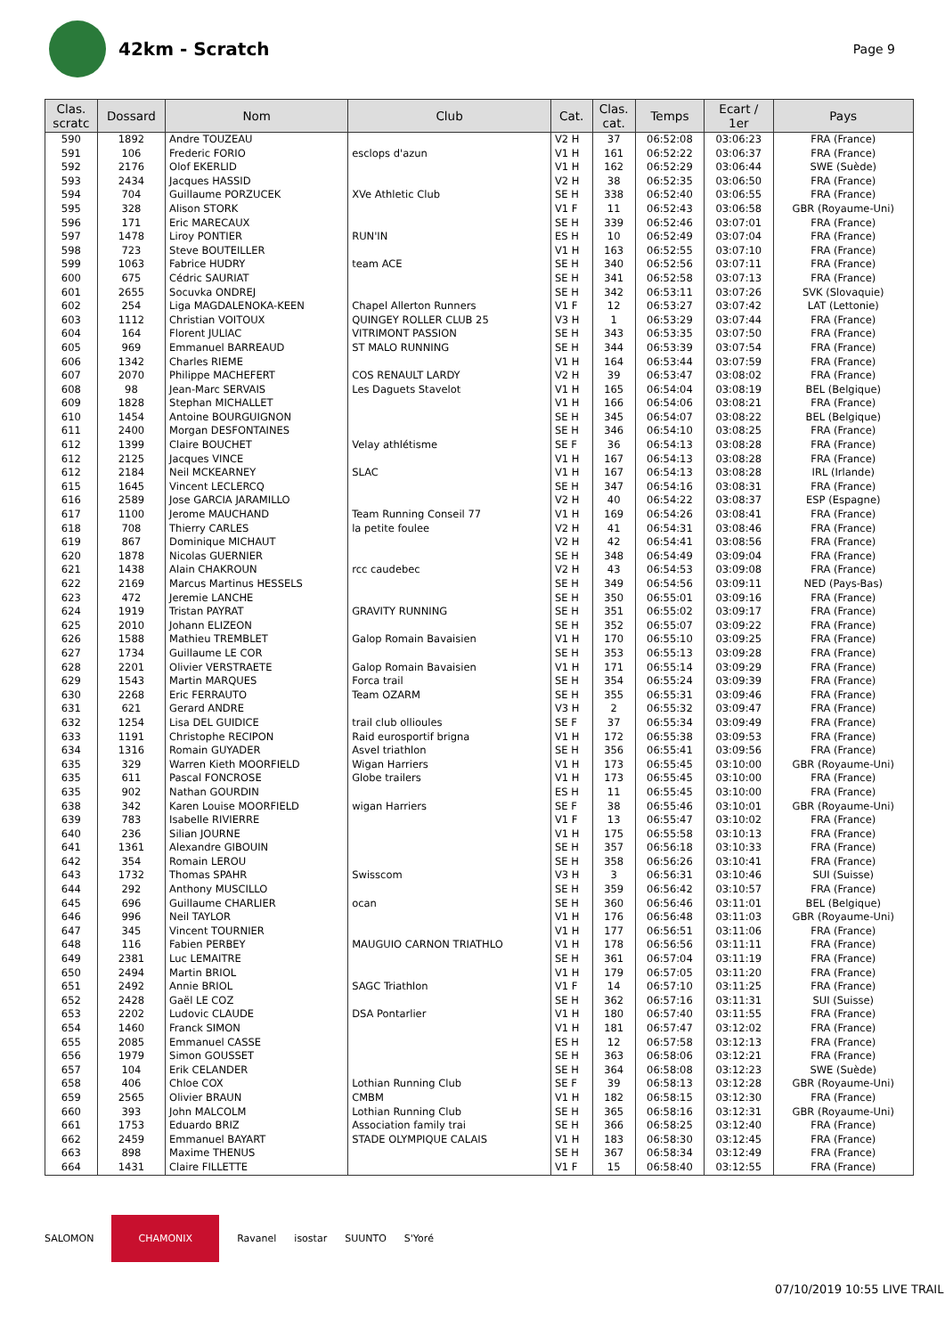42km - Scratch
Page 9
| Clas. scratc | Dossard | Nom | Club | Cat. | Clas. cat. | Temps | Ecart / 1er | Pays |
| --- | --- | --- | --- | --- | --- | --- | --- | --- |
| 590 | 1892 | Andre TOUZEAU | | V2 H | 37 | 06:52:08 | 03:06:23 | FRA (France) |
| 591 | 106 | Frederic FORIO | esclops d'azun | V1 H | 161 | 06:52:22 | 03:06:37 | FRA (France) |
| 592 | 2176 | Olof EKERLID | | V1 H | 162 | 06:52:29 | 03:06:44 | SWE (Suède) |
| 593 | 2434 | Jacques HASSID | | V2 H | 38 | 06:52:35 | 03:06:50 | FRA (France) |
| 594 | 704 | Guillaume PORZUCEK | XVe Athletic Club | SE H | 338 | 06:52:40 | 03:06:55 | FRA (France) |
| 595 | 328 | Alison STORK | | V1 F | 11 | 06:52:43 | 03:06:58 | GBR (Royaume-Uni) |
| 596 | 171 | Eric MARECAUX | | SE H | 339 | 06:52:46 | 03:07:01 | FRA (France) |
| 597 | 1478 | Liroy PONTIER | RUN'IN | ES H | 10 | 06:52:49 | 03:07:04 | FRA (France) |
| 598 | 723 | Steve BOUTEILLER | | V1 H | 163 | 06:52:55 | 03:07:10 | FRA (France) |
| 599 | 1063 | Fabrice HUDRY | team ACE | SE H | 340 | 06:52:56 | 03:07:11 | FRA (France) |
| 600 | 675 | Cédric SAURIAT | | SE H | 341 | 06:52:58 | 03:07:13 | FRA (France) |
| 601 | 2655 | Socuvka ONDREJ | | SE H | 342 | 06:53:11 | 03:07:26 | SVK (Slovaquie) |
| 602 | 254 | Liga MAGDALENOKA-KEEN | Chapel Allerton Runners | V1 F | 12 | 06:53:27 | 03:07:42 | LAT (Lettonie) |
| 603 | 1112 | Christian VOITOUX | QUINGEY ROLLER CLUB 25 | V3 H | 1 | 06:53:29 | 03:07:44 | FRA (France) |
| 604 | 164 | Florent JULIAC | VITRIMONT PASSION | SE H | 343 | 06:53:35 | 03:07:50 | FRA (France) |
| 605 | 969 | Emmanuel BARREAUD | ST MALO RUNNING | SE H | 344 | 06:53:39 | 03:07:54 | FRA (France) |
| 606 | 1342 | Charles RIEME | | V1 H | 164 | 06:53:44 | 03:07:59 | FRA (France) |
| 607 | 2070 | Philippe MACHEFERT | COS RENAULT LARDY | V2 H | 39 | 06:53:47 | 03:08:02 | FRA (France) |
| 608 | 98 | Jean-Marc SERVAIS | Les Daguets Stavelot | V1 H | 165 | 06:54:04 | 03:08:19 | BEL (Belgique) |
| 609 | 1828 | Stephan MICHALLET | | V1 H | 166 | 06:54:06 | 03:08:21 | FRA (France) |
| 610 | 1454 | Antoine BOURGUIGNON | | SE H | 345 | 06:54:07 | 03:08:22 | BEL (Belgique) |
| 611 | 2400 | Morgan DESFONTAINES | | SE H | 346 | 06:54:10 | 03:08:25 | FRA (France) |
| 612 | 1399 | Claire BOUCHET | Velay athlétisme | SE F | 36 | 06:54:13 | 03:08:28 | FRA (France) |
| 612 | 2125 | Jacques VINCE | | V1 H | 167 | 06:54:13 | 03:08:28 | FRA (France) |
| 612 | 2184 | Neil MCKEARNEY | SLAC | V1 H | 167 | 06:54:13 | 03:08:28 | IRL (Irlande) |
| 615 | 1645 | Vincent LECLERCQ | | SE H | 347 | 06:54:16 | 03:08:31 | FRA (France) |
| 616 | 2589 | Jose GARCIA JARAMILLO | | V2 H | 40 | 06:54:22 | 03:08:37 | ESP (Espagne) |
| 617 | 1100 | Jerome MAUCHAND | Team Running Conseil 77 | V1 H | 169 | 06:54:26 | 03:08:41 | FRA (France) |
| 618 | 708 | Thierry CARLES | la petite foulee | V2 H | 41 | 06:54:31 | 03:08:46 | FRA (France) |
| 619 | 867 | Dominique MICHAUT | | V2 H | 42 | 06:54:41 | 03:08:56 | FRA (France) |
| 620 | 1878 | Nicolas GUERNIER | | SE H | 348 | 06:54:49 | 03:09:04 | FRA (France) |
| 621 | 1438 | Alain CHAKROUN | rcc caudebec | V2 H | 43 | 06:54:53 | 03:09:08 | FRA (France) |
| 622 | 2169 | Marcus Martinus HESSELS | | SE H | 349 | 06:54:56 | 03:09:11 | NED (Pays-Bas) |
| 623 | 472 | Jeremie LANCHE | | SE H | 350 | 06:55:01 | 03:09:16 | FRA (France) |
| 624 | 1919 | Tristan PAYRAT | GRAVITY RUNNING | SE H | 351 | 06:55:02 | 03:09:17 | FRA (France) |
| 625 | 2010 | Johann ELIZEON | | SE H | 352 | 06:55:07 | 03:09:22 | FRA (France) |
| 626 | 1588 | Mathieu TREMBLET | Galop Romain Bavaisien | V1 H | 170 | 06:55:10 | 03:09:25 | FRA (France) |
| 627 | 1734 | Guillaume LE COR | | SE H | 353 | 06:55:13 | 03:09:28 | FRA (France) |
| 628 | 2201 | Olivier VERSTRAETE | Galop Romain Bavaisien | V1 H | 171 | 06:55:14 | 03:09:29 | FRA (France) |
| 629 | 1543 | Martin MARQUES | Forca trail | SE H | 354 | 06:55:24 | 03:09:39 | FRA (France) |
| 630 | 2268 | Eric FERRAUTO | Team OZARM | SE H | 355 | 06:55:31 | 03:09:46 | FRA (France) |
| 631 | 621 | Gerard ANDRE | | V3 H | 2 | 06:55:32 | 03:09:47 | FRA (France) |
| 632 | 1254 | Lisa DEL GUIDICE | trail club ollioules | SE F | 37 | 06:55:34 | 03:09:49 | FRA (France) |
| 633 | 1191 | Christophe RECIPON | Raid eurosportif brigna | V1 H | 172 | 06:55:38 | 03:09:53 | FRA (France) |
| 634 | 1316 | Romain GUYADER | Asvel triathlon | SE H | 356 | 06:55:41 | 03:09:56 | FRA (France) |
| 635 | 329 | Warren Kieth MOORFIELD | Wigan Harriers | V1 H | 173 | 06:55:45 | 03:10:00 | GBR (Royaume-Uni) |
| 635 | 611 | Pascal FONCROSE | Globe trailers | V1 H | 173 | 06:55:45 | 03:10:00 | FRA (France) |
| 635 | 902 | Nathan GOURDIN | | ES H | 11 | 06:55:45 | 03:10:00 | FRA (France) |
| 638 | 342 | Karen Louise MOORFIELD | wigan Harriers | SE F | 38 | 06:55:46 | 03:10:01 | GBR (Royaume-Uni) |
| 639 | 783 | Isabelle RIVIERRE | | V1 F | 13 | 06:55:47 | 03:10:02 | FRA (France) |
| 640 | 236 | Silian JOURNE | | V1 H | 175 | 06:55:58 | 03:10:13 | FRA (France) |
| 641 | 1361 | Alexandre GIBOUIN | | SE H | 357 | 06:56:18 | 03:10:33 | FRA (France) |
| 642 | 354 | Romain LEROU | | SE H | 358 | 06:56:26 | 03:10:41 | FRA (France) |
| 643 | 1732 | Thomas SPAHR | Swisscom | V3 H | 3 | 06:56:31 | 03:10:46 | SUI (Suisse) |
| 644 | 292 | Anthony MUSCILLO | | SE H | 359 | 06:56:42 | 03:10:57 | FRA (France) |
| 645 | 696 | Guillaume CHARLIER | ocan | SE H | 360 | 06:56:46 | 03:11:01 | BEL (Belgique) |
| 646 | 996 | Neil TAYLOR | | V1 H | 176 | 06:56:48 | 03:11:03 | GBR (Royaume-Uni) |
| 647 | 345 | Vincent TOURNIER | | V1 H | 177 | 06:56:51 | 03:11:06 | FRA (France) |
| 648 | 116 | Fabien PERBEY | MAUGUIO CARNON TRIATHLO | V1 H | 178 | 06:56:56 | 03:11:11 | FRA (France) |
| 649 | 2381 | Luc LEMAITRE | | SE H | 361 | 06:57:04 | 03:11:19 | FRA (France) |
| 650 | 2494 | Martin BRIOL | | V1 H | 179 | 06:57:05 | 03:11:20 | FRA (France) |
| 651 | 2492 | Annie BRIOL | SAGC Triathlon | V1 F | 14 | 06:57:10 | 03:11:25 | FRA (France) |
| 652 | 2428 | Gaël LE COZ | | SE H | 362 | 06:57:16 | 03:11:31 | SUI (Suisse) |
| 653 | 2202 | Ludovic CLAUDE | DSA Pontarlier | V1 H | 180 | 06:57:40 | 03:11:55 | FRA (France) |
| 654 | 1460 | Franck SIMON | | V1 H | 181 | 06:57:47 | 03:12:02 | FRA (France) |
| 655 | 2085 | Emmanuel CASSE | | ES H | 12 | 06:57:58 | 03:12:13 | FRA (France) |
| 656 | 1979 | Simon GOUSSET | | SE H | 363 | 06:58:06 | 03:12:21 | FRA (France) |
| 657 | 104 | Erik CELANDER | | SE H | 364 | 06:58:08 | 03:12:23 | SWE (Suède) |
| 658 | 406 | Chloe COX | Lothian Running Club | SE F | 39 | 06:58:13 | 03:12:28 | GBR (Royaume-Uni) |
| 659 | 2565 | Olivier BRAUN | CMBM | V1 H | 182 | 06:58:15 | 03:12:30 | FRA (France) |
| 660 | 393 | John MALCOLM | Lothian Running Club | SE H | 365 | 06:58:16 | 03:12:31 | GBR (Royaume-Uni) |
| 661 | 1753 | Eduardo BRIZ | Association family trai | SE H | 366 | 06:58:25 | 03:12:40 | FRA (France) |
| 662 | 2459 | Emmanuel BAYART | STADE OLYMPIQUE CALAIS | V1 H | 183 | 06:58:30 | 03:12:45 | FRA (France) |
| 663 | 898 | Maxime THENUS | | SE H | 367 | 06:58:34 | 03:12:49 | FRA (France) |
| 664 | 1431 | Claire FILLETTE | | V1 F | 15 | 06:58:40 | 03:12:55 | FRA (France) |
SALOMON CHAMONIX Ravanel isostar SUUNTO S'Yoré
07/10/2019 10:55 LIVE TRAIL